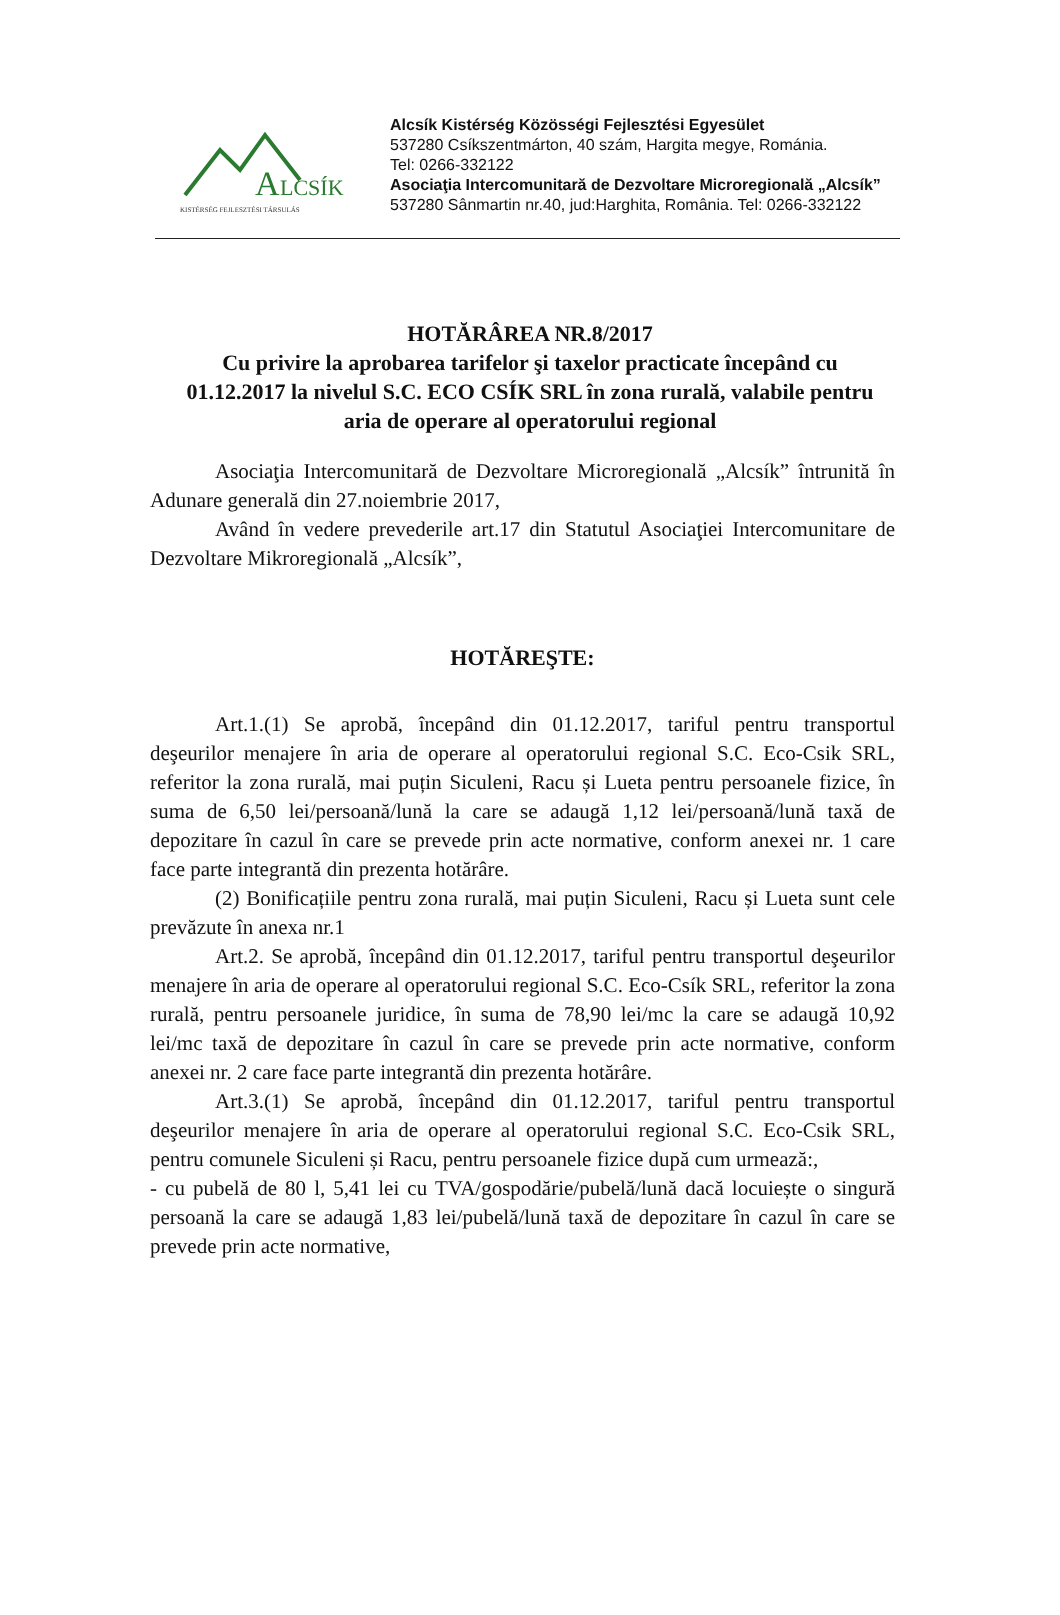A
LCSÍK
KISTÉRSÉG FEJLESZTÉSI TÁRSULÁS
Alcsík Kistérség Közösségi Fejlesztési Egyesület
537280 Csíkszentmárton, 40 szám, Hargita megye, Románia.
Tel: 0266-332122
Asociaţia Intercomunitară de Dezvoltare Microregională „Alcsík”
537280 Sânmartin nr.40, jud:Harghita, România. Tel: 0266-332122
HOTĂRÂREA NR.8/2017
Cu privire la aprobarea tarifelor şi taxelor practicate începând cu 01.12.2017 la nivelul S.C. ECO CSÍK SRL în zona rurală, valabile pentru aria de operare al operatorului regional
Asociaţia Intercomunitară de Dezvoltare Microregională „Alcsík” întrunită în Adunare generală din 27.noiembrie 2017,
Având în vedere prevederile art.17 din Statutul Asociaţiei Intercomunitare de Dezvoltare Mikroregională „Alcsík”,
HOTĂREŞTE:
Art.1.(1) Se aprobă, începând din 01.12.2017, tariful pentru transportul deşeurilor menajere în aria de operare al operatorului regional S.C. Eco-Csik SRL, referitor la zona rurală, mai puțin Siculeni, Racu și Lueta pentru persoanele fizice, în suma de 6,50 lei/persoană/lună la care se adaugă 1,12 lei/persoană/lună taxă de depozitare în cazul în care se prevede prin acte normative, conform anexei nr. 1 care face parte integrantă din prezenta hotărâre.
(2) Bonificațiile pentru zona rurală, mai puțin Siculeni, Racu și Lueta sunt cele prevăzute în anexa nr.1
Art.2. Se aprobă, începând din 01.12.2017, tariful pentru transportul deşeurilor menajere în aria de operare al operatorului regional S.C. Eco-Csík SRL, referitor la zona rurală, pentru persoanele juridice, în suma de 78,90 lei/mc la care se adaugă 10,92 lei/mc taxă de depozitare în cazul în care se prevede prin acte normative, conform anexei nr. 2 care face parte integrantă din prezenta hotărâre.
Art.3.(1) Se aprobă, începând din 01.12.2017, tariful pentru transportul deşeurilor menajere în aria de operare al operatorului regional S.C. Eco-Csik SRL, pentru comunele Siculeni și Racu, pentru persoanele fizice după cum urmează:,
- cu pubelă de 80 l, 5,41 lei cu TVA/gospodărie/pubelă/lună dacă locuiește o singură persoană la care se adaugă 1,83 lei/pubelă/lună taxă de depozitare în cazul în care se prevede prin acte normative,